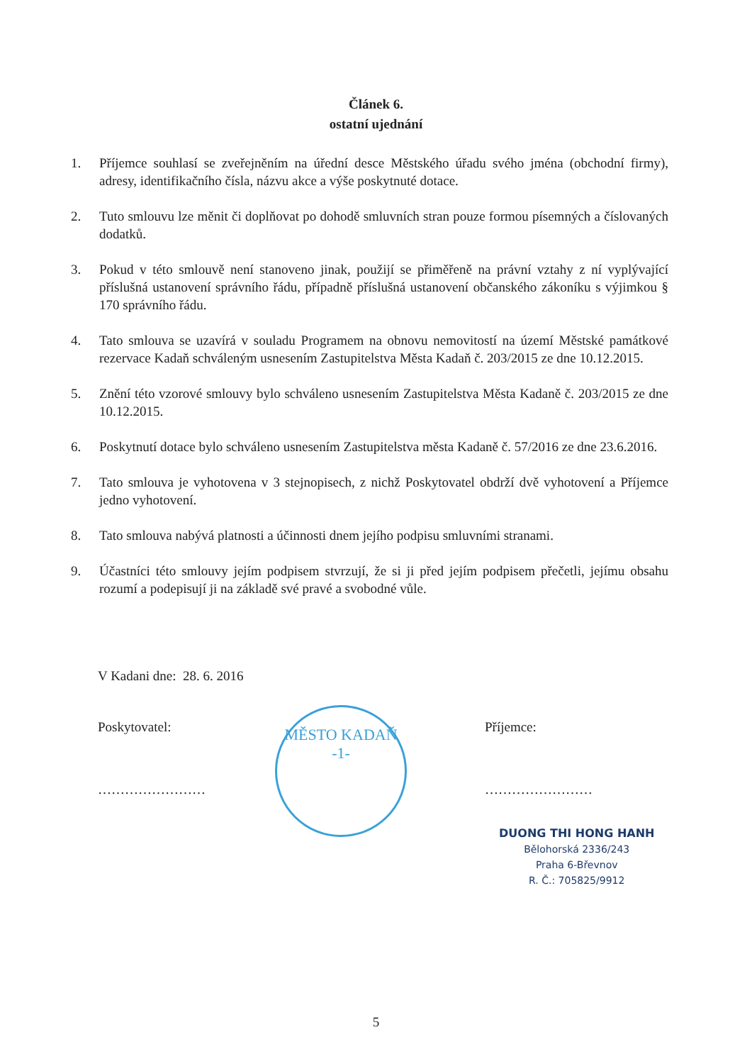Článek 6.
ostatní ujednání
1. Příjemce souhlasí se zveřejněním na úřední desce Městského úřadu svého jména (obchodní firmy), adresy, identifikačního čísla, názvu akce a výše poskytnuté dotace.
2. Tuto smlouvu lze měnit či doplňovat po dohodě smluvních stran pouze formou písemných a číslovaných dodatků.
3. Pokud v této smlouvě není stanoveno jinak, použijí se přiměřeně na právní vztahy z ní vyplývající příslušná ustanovení správního řádu, případně příslušná ustanovení občanského zákoníku s výjimkou § 170 správního řádu.
4. Tato smlouva se uzavírá v souladu Programem na obnovu nemovitostí na území Městské památkové rezervace Kadaň schváleným usnesením Zastupitelstva Města Kadaň č. 203/2015 ze dne 10.12.2015.
5. Znění této vzorové smlouvy bylo schváleno usnesením Zastupitelstva Města Kadaně č. 203/2015 ze dne 10.12.2015.
6. Poskytnutí dotace bylo schváleno usnesením Zastupitelstva města Kadaně č. 57/2016 ze dne 23.6.2016.
7. Tato smlouva je vyhotovena v 3 stejnopisech, z nichž Poskytovatel obdrží dvě vyhotovení a Příjemce jedno vyhotovení.
8. Tato smlouva nabývá platnosti a účinnosti dnem jejího podpisu smluvními stranami.
9. Účastníci této smlouvy jejím podpisem stvrzují, že si ji před jejím podpisem přečetli, jejímu obsahu rozumí a podepisují ji na základě své pravé a svobodné vůle.
V Kadani dne: 28. 6. 2016
Poskytovatel:
……………………
MĚSTO KADAŇ
-1-
Příjemce:
……………………
DUONG THI HONG HANH
Bělohorská 2336/243
Praha 6-Břevnov
R. Č.: 705825/9912
5